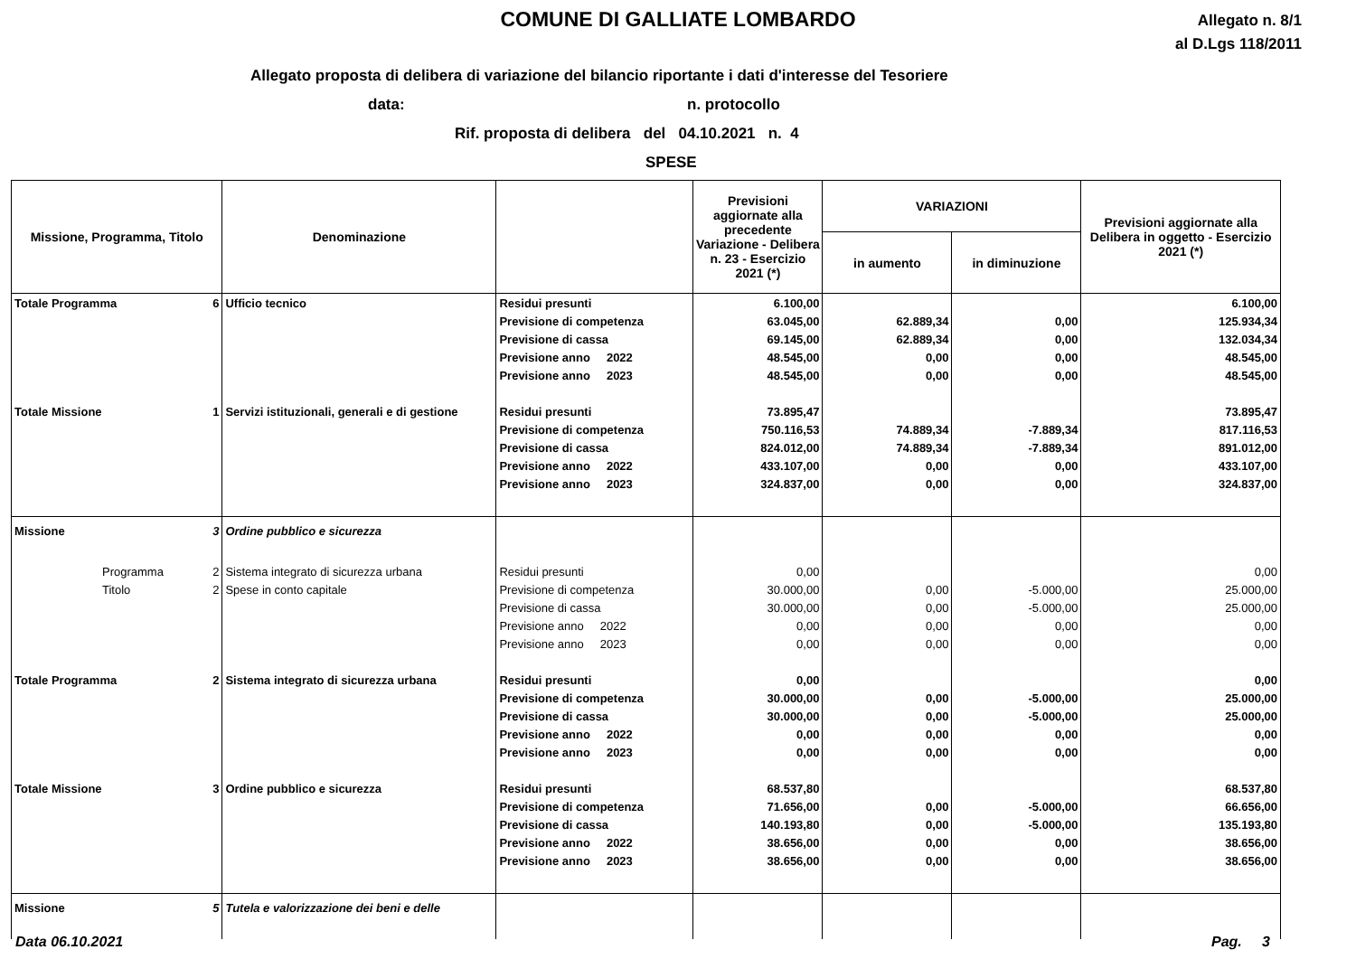COMUNE DI GALLIATE LOMBARDO
Allegato n. 8/1
al D.Lgs 118/2011
Allegato proposta di delibera di variazione del bilancio riportante i dati d'interesse del Tesoriere
data: n. protocollo
Rif. proposta di delibera del 04.10.2021 n. 4
SPESE
| Missione, Programma, Titolo | | Denominazione | | Previsioni aggiornate alla precedente Variazione - Delibera n. 23 - Esercizio 2021 (*) | VARIAZIONI | | Previsioni aggiornate alla Delibera in oggetto - Esercizio 2021 (*) |
| --- | --- | --- | --- | --- | --- | --- | --- |
| | | | | | in aumento | in diminuzione | |
| Totale Programma | 6 | Ufficio tecnico | Residui presunti | 6.100,00 | | | 6.100,00 |
| | | | Previsione di competenza | 63.045,00 | 62.889,34 | 0,00 | 125.934,34 |
| | | | Previsione di cassa | 69.145,00 | 62.889,34 | 0,00 | 132.034,34 |
| | | | Previsione anno 2022 | 48.545,00 | 0,00 | 0,00 | 48.545,00 |
| | | | Previsione anno 2023 | 48.545,00 | 0,00 | 0,00 | 48.545,00 |
| Totale Missione | 1 | Servizi istituzionali, generali e di gestione | Residui presunti | 73.895,47 | | | 73.895,47 |
| | | | Previsione di competenza | 750.116,53 | 74.889,34 | -7.889,34 | 817.116,53 |
| | | | Previsione di cassa | 824.012,00 | 74.889,34 | -7.889,34 | 891.012,00 |
| | | | Previsione anno 2022 | 433.107,00 | 0,00 | 0,00 | 433.107,00 |
| | | | Previsione anno 2023 | 324.837,00 | 0,00 | 0,00 | 324.837,00 |
| Missione | 3 | Ordine pubblico e sicurezza | | | | | |
| Programma | 2 | Sistema integrato di sicurezza urbana | Residui presunti | 0,00 | | | 0,00 |
| Titolo | 2 | Spese in conto capitale | Previsione di competenza | 30.000,00 | 0,00 | -5.000,00 | 25.000,00 |
| | | | Previsione di cassa | 30.000,00 | 0,00 | -5.000,00 | 25.000,00 |
| | | | Previsione anno 2022 | 0,00 | 0,00 | 0,00 | 0,00 |
| | | | Previsione anno 2023 | 0,00 | 0,00 | 0,00 | 0,00 |
| Totale Programma | 2 | Sistema integrato di sicurezza urbana | Residui presunti | 0,00 | | | 0,00 |
| | | | Previsione di competenza | 30.000,00 | 0,00 | -5.000,00 | 25.000,00 |
| | | | Previsione di cassa | 30.000,00 | 0,00 | -5.000,00 | 25.000,00 |
| | | | Previsione anno 2022 | 0,00 | 0,00 | 0,00 | 0,00 |
| | | | Previsione anno 2023 | 0,00 | 0,00 | 0,00 | 0,00 |
| Totale Missione | 3 | Ordine pubblico e sicurezza | Residui presunti | 68.537,80 | | | 68.537,80 |
| | | | Previsione di competenza | 71.656,00 | 0,00 | -5.000,00 | 66.656,00 |
| | | | Previsione di cassa | 140.193,80 | 0,00 | -5.000,00 | 135.193,80 |
| | | | Previsione anno 2022 | 38.656,00 | 0,00 | 0,00 | 38.656,00 |
| | | | Previsione anno 2023 | 38.656,00 | 0,00 | 0,00 | 38.656,00 |
| Missione | 5 | Tutela e valorizzazione dei beni e delle | | | | | |
Data 06.10.2021 Pag. 3